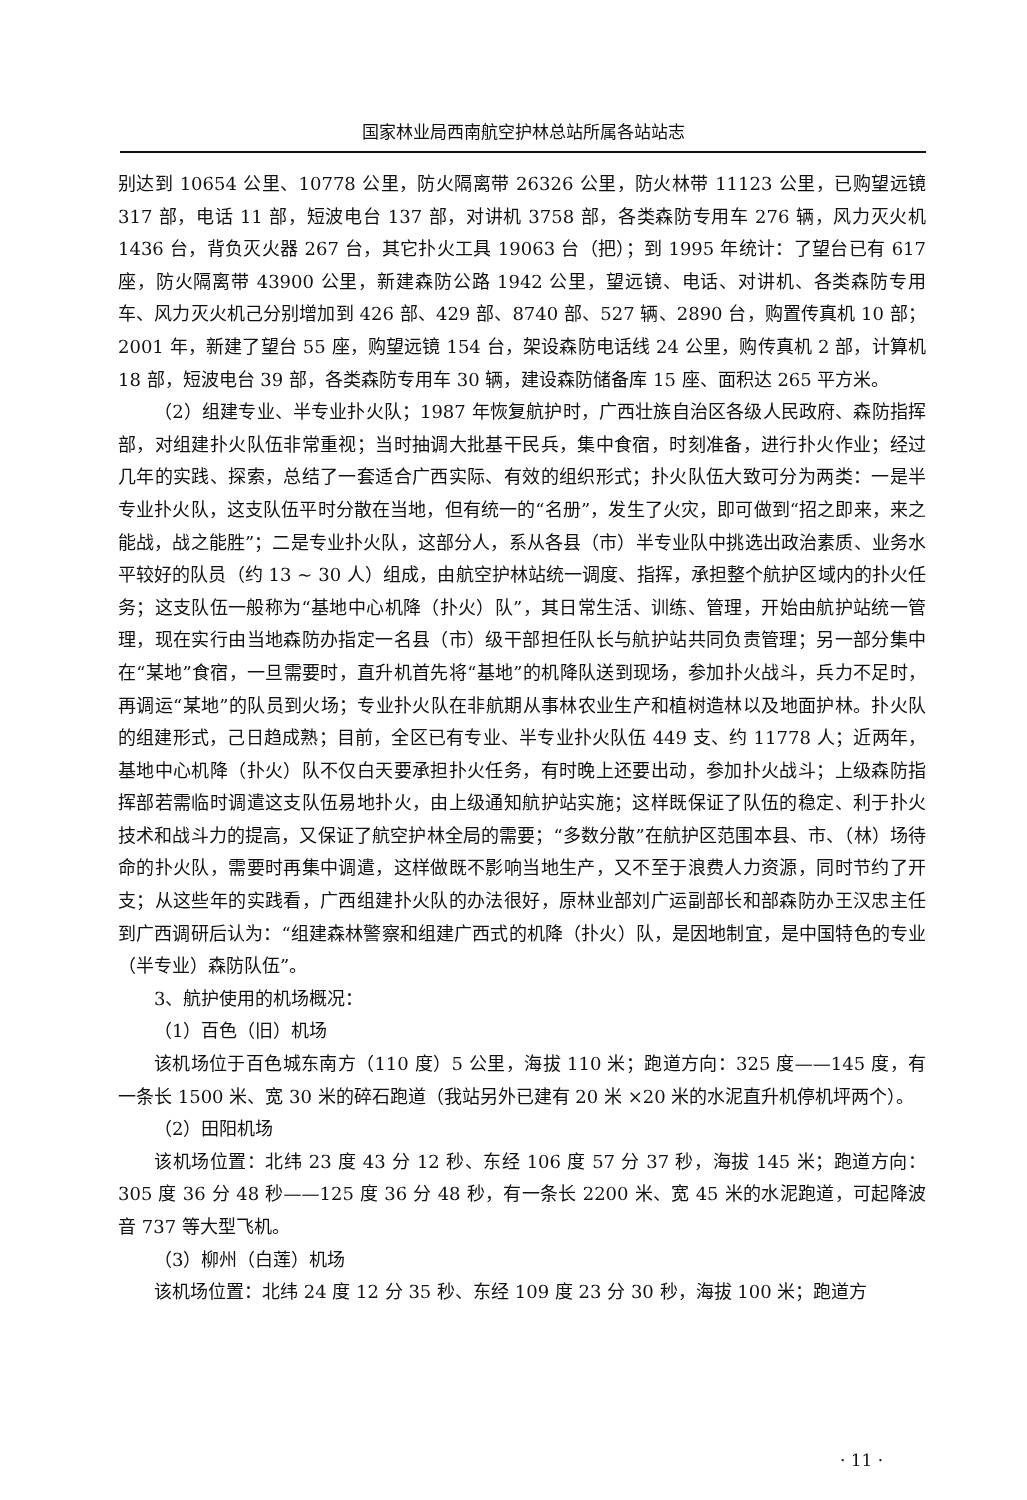国家林业局西南航空护林总站所属各站站志
别达到 10654 公里、10778 公里，防火隔离带 26326 公里，防火林带 11123 公里，已购望远镜 317 部，电话 11 部，短波电台 137 部，对讲机 3758 部，各类森防专用车 276 辆，风力灭火机 1436 台，背负灭火器 267 台，其它扑火工具 19063 台（把）；到 1995 年统计：了望台已有 617 座，防火隔离带 43900 公里，新建森防公路 1942 公里，望远镜、电话、对讲机、各类森防专用车、风力灭火机己分别增加到 426 部、429 部、8740 部、527 辆、2890 台，购置传真机 10 部；2001 年，新建了望台 55 座，购望远镜 154 台，架设森防电话线 24 公里，购传真机 2 部，计算机 18 部，短波电台 39 部，各类森防专用车 30 辆，建设森防储备库 15 座、面积达 265 平方米。
（2）组建专业、半专业扑火队；1987 年恢复航护时，广西壮族自治区各级人民政府、森防指挥部，对组建扑火队伍非常重视；当时抽调大批基干民兵，集中食宿，时刻准备，进行扑火作业；经过几年的实践、探索，总结了一套适合广西实际、有效的组织形式；扑火队伍大致可分为两类：一是半专业扑火队，这支队伍平时分散在当地，但有统一的“名册”，发生了火灾，即可做到“招之即来，来之能战，战之能胜”；二是专业扑火队，这部分人，系从各县（市）半专业队中挑选出政治素质、业务水平较好的队员（约 13 ~ 30 人）组成，由航空护林站统一调度、指挥，承担整个航护区域内的扑火任务；这支队伍一般称为“基地中心机降（扑火）队”，其日常生活、训练、管理，开始由航护站统一管理，现在实行由当地森防办指定一名县（市）级干部担任队长与航护站共同负责管理；另一部分集中在“某地”食宿，一旦需要时，直升机首先将“基地”的机降队送到现场，参加扑火战斗，兵力不足时，再调运“某地”的队员到火场；专业扑火队在非航期从事林农业生产和植树造林以及地面护林。扑火队的组建形式，己日趋成熟；目前，全区已有专业、半专业扑火队伍 449 支、约 11778 人；近两年，基地中心机降（扑火）队不仅白天要承担扑火任务，有时晚上还要出动，参加扑火战斗；上级森防指挥部若需临时调遣这支队伍易地扑火，由上级通知航护站实施；这样既保证了队伍的稳定、利于扑火技术和战斗力的提高，又保证了航空护林全局的需要；“多数分散”在航护区范围本县、市、（林）场待命的扑火队，需要时再集中调遣，这样做既不影响当地生产，又不至于浪费人力资源，同时节约了开支；从这些年的实践看，广西组建扑火队的办法很好，原林业部刘广运副部长和部森防办王汉忠主任到广西调研后认为：“组建森林警察和组建广西式的机降（扑火）队，是因地制宜，是中国特色的专业（半专业）森防队伍”。
3、航护使用的机场概况：
（1）百色（旧）机场
该机场位于百色城东南方（110 度）5 公里，海拔 110 米；跑道方向：325 度——145 度，有一条长 1500 米、宽 30 米的碎石跑道（我站另外已建有 20 米 ×20 米的水泥直升机停机坪两个）。
（2）田阳机场
该机场位置：北纬 23 度 43 分 12 秒、东经 106 度 57 分 37 秒，海拔 145 米；跑道方向：305 度 36 分 48 秒——125 度 36 分 48 秒，有一条长 2200 米、宽 45 米的水泥跑道，可起降波音 737 等大型飞机。
（3）柳州（白莲）机场
该机场位置：北纬 24 度 12 分 35 秒、东经 109 度 23 分 30 秒，海拔 100 米；跑道方
· 11 ·